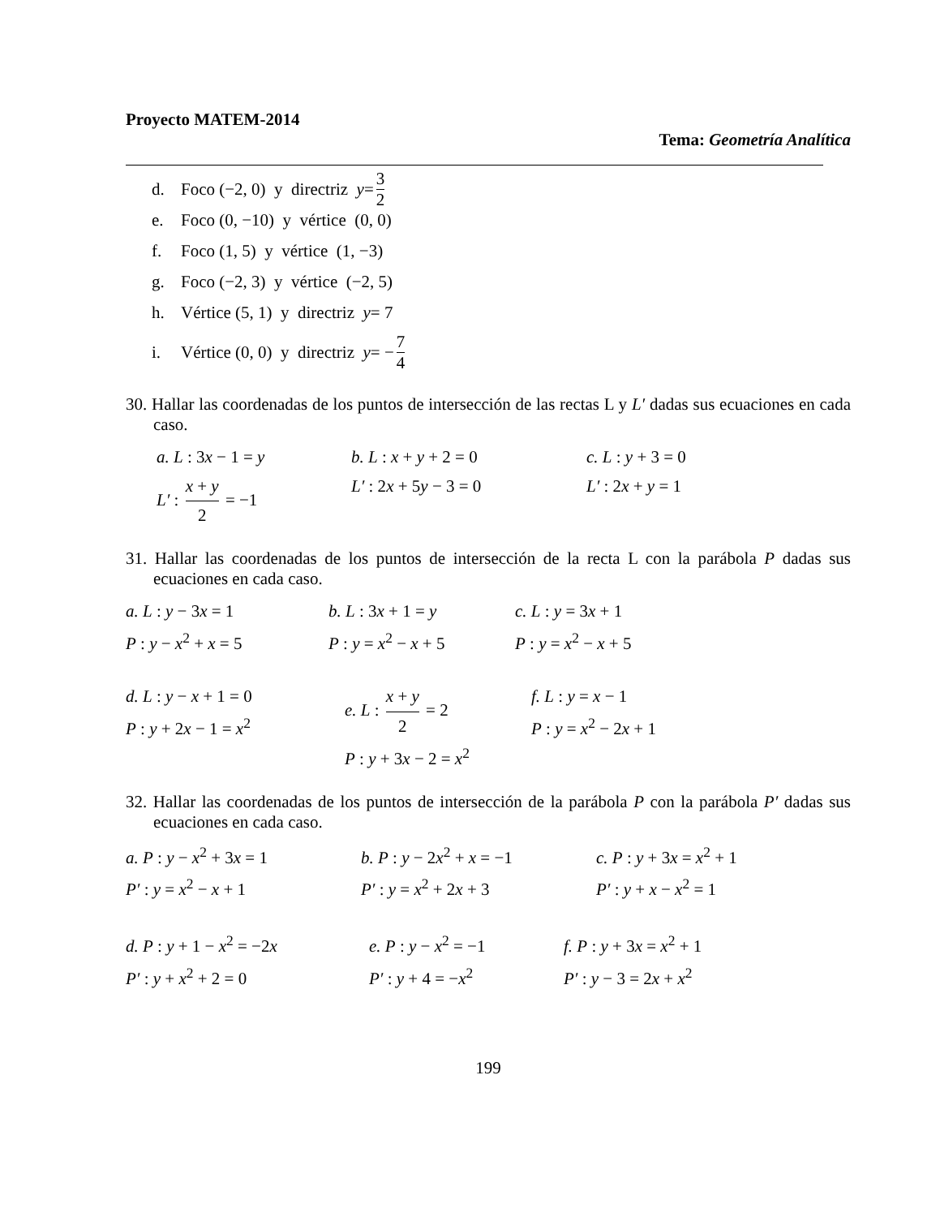Proyecto MATEM-2014
Tema: Geometría Analítica
d. Foco (−2, 0) y directriz y = 3 2
e. Foco (0, −10) y vértice (0, 0)
f. Foco (1, 5) y vértice (1, −3)
g. Foco (−2, 3) y vértice (−2, 5)
h. Vértice (5, 1) y directriz y = 7
i. Vértice (0, 0) y directriz y = − 7 4
30. Hallar las coordenadas de los puntos de intersección de las rectas L y L′ dadas sus ecuaciones en cada caso.
a. L : 3x − 1 = y
L′ : x + y 2 = −1
b. L : x + y + 2 = 0
L′ : 2x + 5y − 3 = 0
c. L : y + 3 = 0
L′ : 2x + y = 1
31. Hallar las coordenadas de los puntos de intersección de la recta L con la parábola P dadas sus ecuaciones en cada caso.
a. L : y − 3x = 1
P : y − x<sup>2</sup> + x = 5
b. L : 3x + 1 = y
P : y = x<sup>2</sup> − x + 5
c. L : y = 3x + 1
P : y = x<sup>2</sup> − x + 5
d. L : y − x + 1 = 0
P : y + 2x − 1 = x<sup>2</sup>
e. L : x + y 2 = 2
P : y + 3x − 2 = x<sup>2</sup>
f. L : y = x − 1
P : y = x<sup>2</sup> − 2x + 1
32. Hallar las coordenadas de los puntos de intersección de la parábola P con la parábola P′ dadas sus ecuaciones en cada caso.
a. P : y − x<sup>2</sup> + 3x = 1
P′ : y = x<sup>2</sup> − x + 1
b. P : y − 2x<sup>2</sup> + x = −1
P′ : y = x<sup>2</sup> + 2x + 3
c. P : y + 3x = x<sup>2</sup> + 1
P′ : y + x − x<sup>2</sup> = 1
d. P : y + 1 − x<sup>2</sup> = −2x
P′ : y + x<sup>2</sup> + 2 = 0
e. P : y − x<sup>2</sup> = −1
P′ : y + 4 = −x<sup>2</sup>
f. P : y + 3x = x<sup>2</sup> + 1
P′ : y − 3 = 2x + x<sup>2</sup>
199